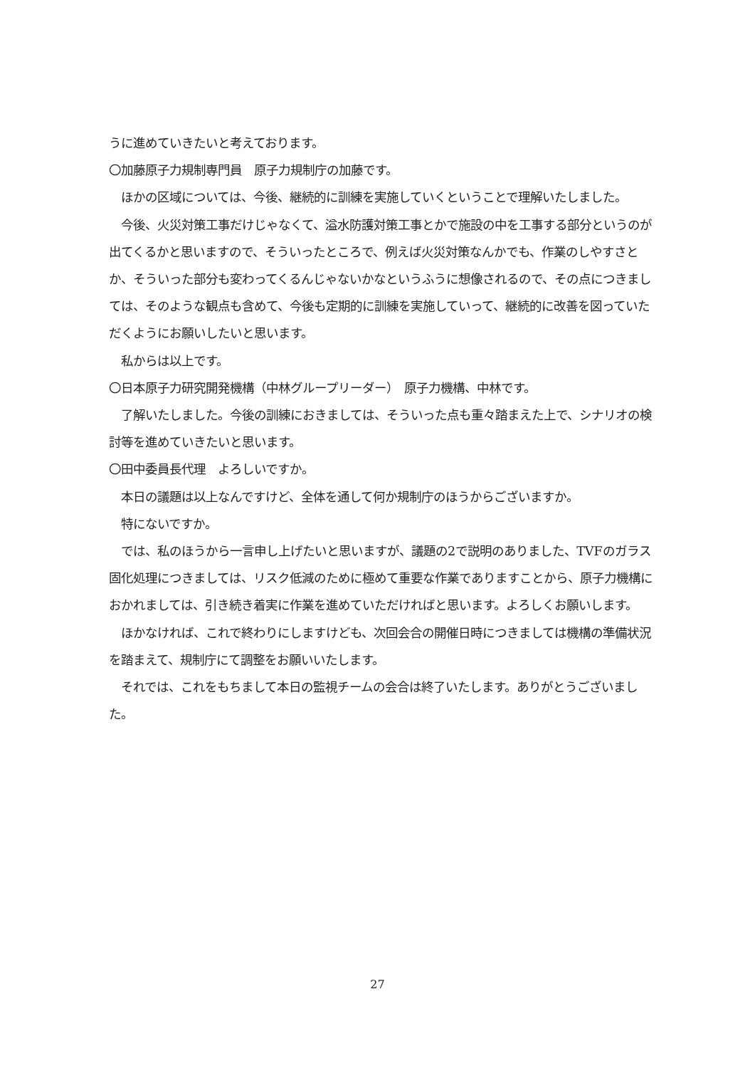うに進めていきたいと考えております。
〇加藤原子力規制専門員　原子力規制庁の加藤です。
　ほかの区域については、今後、継続的に訓練を実施していくということで理解いたしました。
　今後、火災対策工事だけじゃなくて、溢水防護対策工事とかで施設の中を工事する部分というのが出てくるかと思いますので、そういったところで、例えば火災対策なんかでも、作業のしやすさとか、そういった部分も変わってくるんじゃないかなというふうに想像されるので、その点につきましては、そのような観点も含めて、今後も定期的に訓練を実施していって、継続的に改善を図っていただくようにお願いしたいと思います。
　私からは以上です。
〇日本原子力研究開発機構（中林グループリーダー）　原子力機構、中林です。
　了解いたしました。今後の訓練におきましては、そういった点も重々踏まえた上で、シナリオの検討等を進めていきたいと思います。
〇田中委員長代理　よろしいですか。
　本日の議題は以上なんですけど、全体を通して何か規制庁のほうからございますか。
　特にないですか。
　では、私のほうから一言申し上げたいと思いますが、議題の2で説明のありました、TVFのガラス固化処理につきましては、リスク低減のために極めて重要な作業でありますことから、原子力機構におかれましては、引き続き着実に作業を進めていただければと思います。よろしくお願いします。
　ほかなければ、これで終わりにしますけども、次回会合の開催日時につきましては機構の準備状況を踏まえて、規制庁にて調整をお願いいたします。
　それでは、これをもちまして本日の監視チームの会合は終了いたします。ありがとうございました。
27